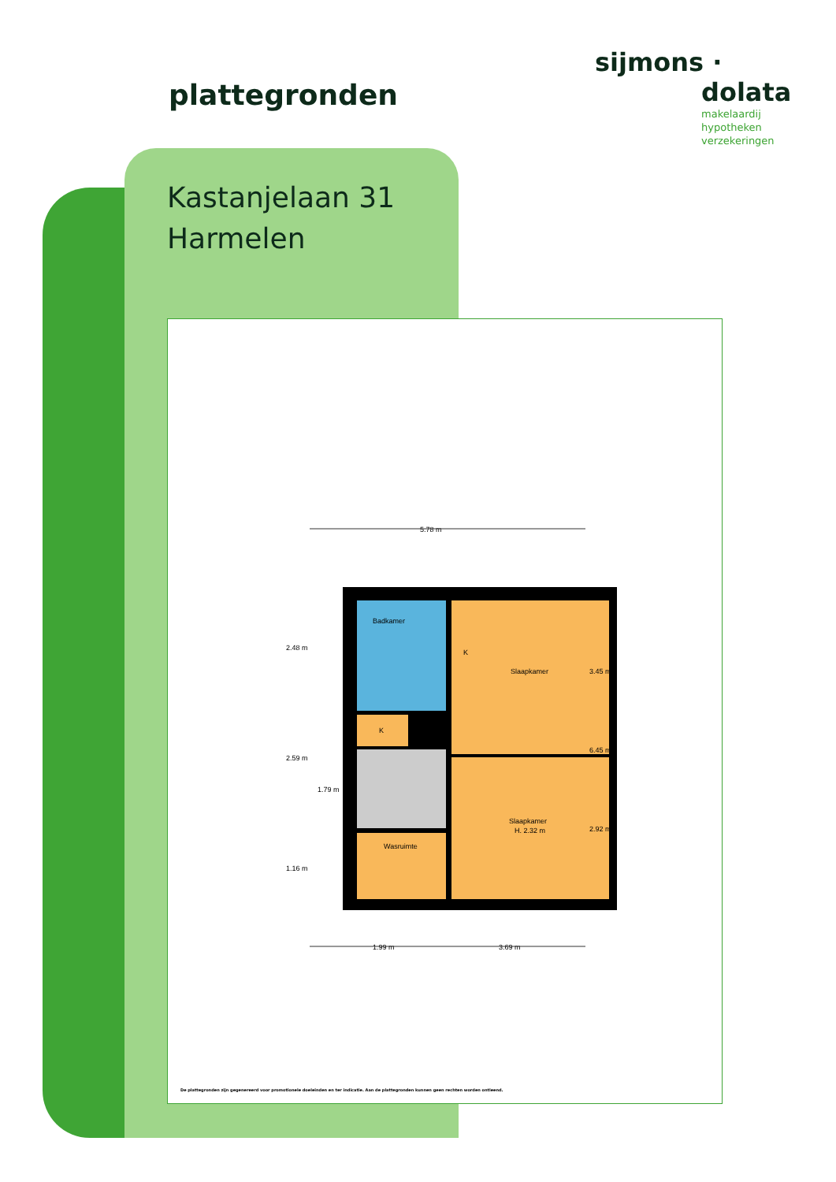plattegronden
sijmons ·
dolata
makelaardij
hypotheken
verzekeringen
Kastanjelaan 31
Harmelen
5.78 m
Badkamer
Slaapkamer
Slaapkamer
H. 2.32 m
K
K
Wasruimte
1.99 m
3.69 m
2.48 m
2.59 m
1.79 m
1.16 m
3.45 m
2.92 m
6.45 m
De plattegronden zijn gegenereerd voor promotionele doeleinden en ter indicatie. Aan de plattegronden kunnen geen rechten worden ontleend.